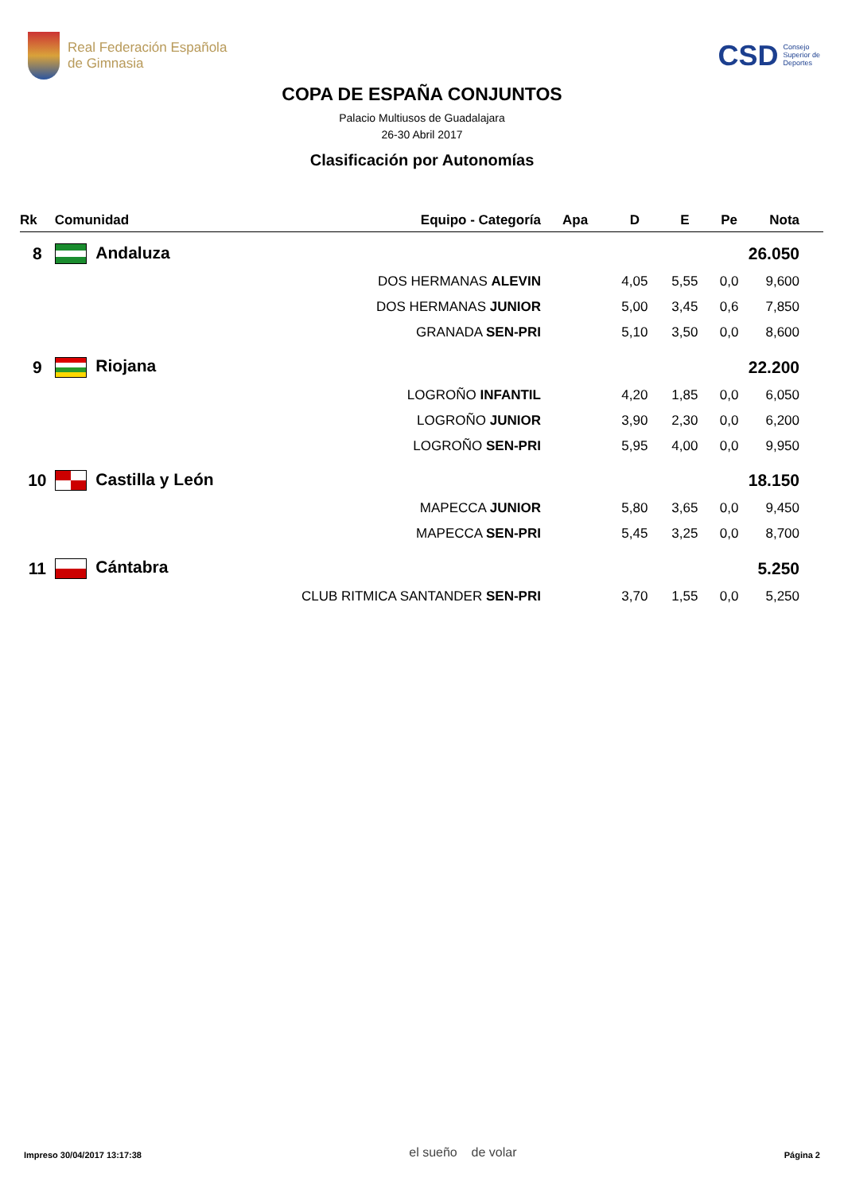Real Federación Española
de Gimnasia
CSD Consejo
Superior de
Deportes
COPA DE ESPAÑA CONJUNTOS
Palacio Multiusos de Guadalajara
26-30 Abril 2017
Clasificación por Autonomías
| Rk | Comunidad | Equipo - Categoría | Apa | D | E | Pe | Nota |
| --- | --- | --- | --- | --- | --- | --- | --- |
| 8 | Andaluza | | | | | | 26.050 |
| | DOS HERMANAS ALEVIN | | | 4,05 | 5,55 | 0,0 | 9,600 |
| | DOS HERMANAS JUNIOR | | | 5,00 | 3,45 | 0,6 | 7,850 |
| | GRANADA SEN-PRI | | | 5,10 | 3,50 | 0,0 | 8,600 |
| 9 | Riojana | | | | | | 22.200 |
| | LOGROÑO INFANTIL | | | 4,20 | 1,85 | 0,0 | 6,050 |
| | LOGROÑO JUNIOR | | | 3,90 | 2,30 | 0,0 | 6,200 |
| | LOGROÑO SEN-PRI | | | 5,95 | 4,00 | 0,0 | 9,950 |
| 10 | Castilla y León | | | | | | 18.150 |
| | MAPECCA JUNIOR | | | 5,80 | 3,65 | 0,0 | 9,450 |
| | MAPECCA SEN-PRI | | | 5,45 | 3,25 | 0,0 | 8,700 |
| 11 | Cántabra | | | | | | 5.250 |
| | CLUB RITMICA SANTANDER SEN-PRI | | | 3,70 | 1,55 | 0,0 | 5,250 |
Impreso 30/04/2017 13:17:38 el sueño de volar Página 2